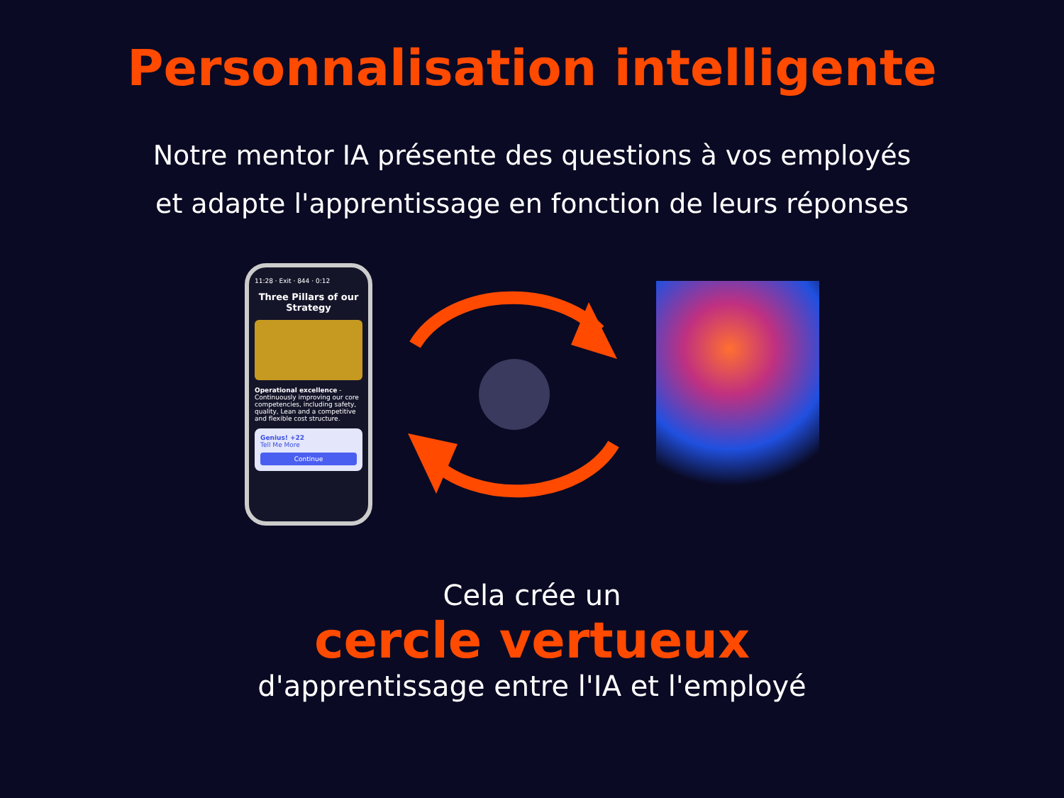Personnalisation intelligente
Notre mentor IA présente des questions à vos employés
et adapte l'apprentissage en fonction de leurs réponses
11:28 · Exit · 844 · 0:12
Three Pillars of our Strategy
Operational excellence - Continuously improving our core competencies, including safety, quality, Lean and a competitive and flexible cost structure.
Genius! +22
Tell Me More
Continue
Cela crée un
cercle vertueux
d'apprentissage entre l'IA et l'employé